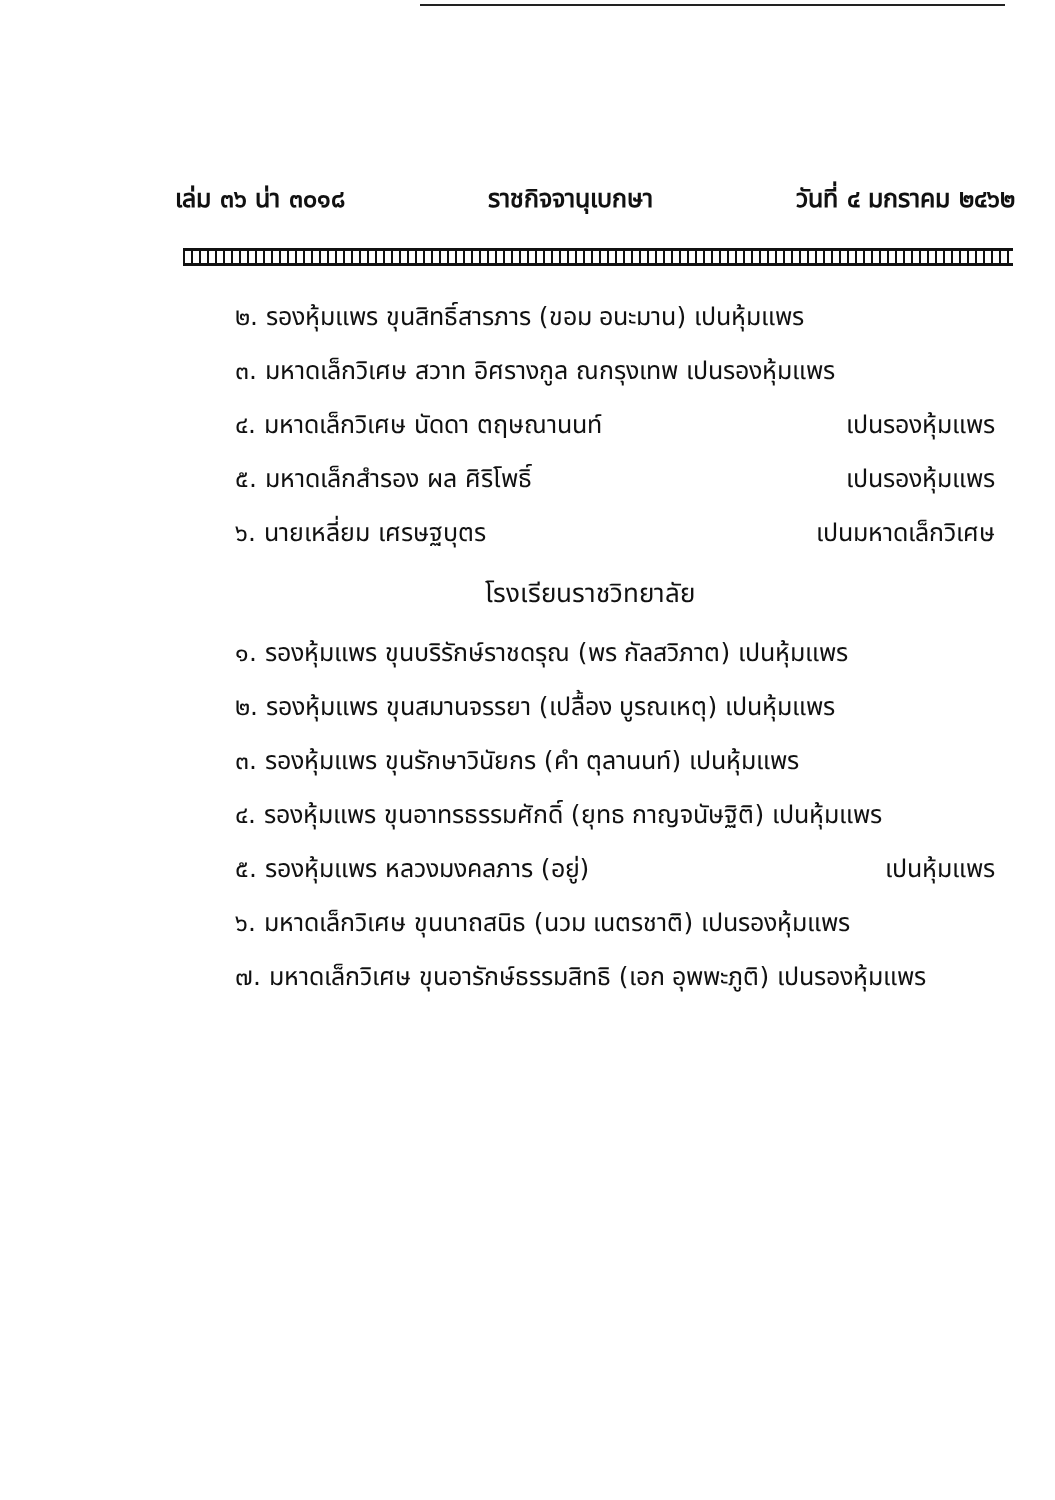เล่ม ๓๖ น่า ๓๐๑๘ ราชกิจจานุเบกษา วันที่ ๔ มกราคม ๒๔๖๒
๒. รองหุ้มแพร ขุนสิทธิ์สารภาร (ขอม อนะมาน) เปนหุ้มแพร
๓. มหาดเล็กวิเศษ สวาท อิศรางกูล ณกรุงเทพ เปนรองหุ้มแพร
๔. มหาดเล็กวิเศษ นัดดา ตฤษณานนท์ เปนรองหุ้มแพร
๕. มหาดเล็กสำรอง ผล ศิริโพธิ์ เปนรองหุ้มแพร
๖. นายเหลี่ยม เศรษฐบุตร เปนมหาดเล็กวิเศษ
โรงเรียนราชวิทยาลัย
๑. รองหุ้มแพร ขุนบริรักษ์ราชดรุณ (พร กัลสวิภาต) เปนหุ้มแพร
๒. รองหุ้มแพร ขุนสมานจรรยา (เปลื้อง บูรณเหตุ) เปนหุ้มแพร
๓. รองหุ้มแพร ขุนรักษาวินัยกร (คำ ตุลานนท์) เปนหุ้มแพร
๔. รองหุ้มแพร ขุนอาทรธรรมศักดิ์ (ยุทธ กาญจนัษฐิติ) เปนหุ้มแพร
๕. รองหุ้มแพร หลวงมงคลภาร (อยู่) เปนหุ้มแพร
๖. มหาดเล็กวิเศษ ขุนนาถสนิธ (นวม เนตรชาติ) เปนรองหุ้มแพร
๗. มหาดเล็กวิเศษ ขุนอารักษ์ธรรมสิทธิ (เอก อุพพะภูติ) เปนรองหุ้มแพร